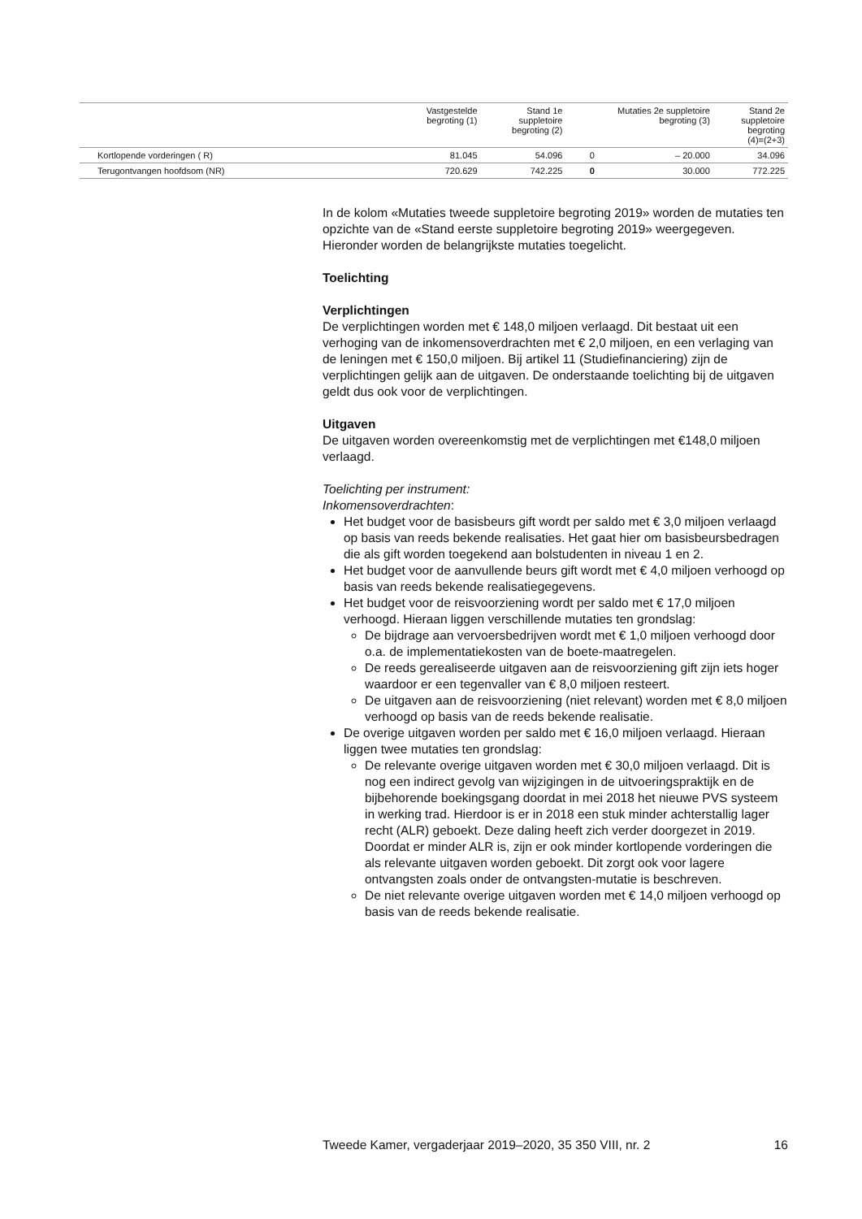| | Vastgestelde begroting (1) | Stand 1e suppletoire begroting (2) | Mutaties 2e suppletoire begroting (3) | | Stand 2e suppletoire begroting (4)=(2+3) |
| --- | --- | --- | --- | --- | --- |
| Kortlopende vorderingen ( R) | 81.045 | 54.096 | 0 | – 20.000 | 34.096 |
| Terugontvangen hoofdsom (NR) | 720.629 | 742.225 | 0 | 30.000 | 772.225 |
In de kolom «Mutaties tweede suppletoire begroting 2019» worden de mutaties ten opzichte van de «Stand eerste suppletoire begroting 2019» weergegeven. Hieronder worden de belangrijkste mutaties toegelicht.
Toelichting
Verplichtingen
De verplichtingen worden met € 148,0 miljoen verlaagd. Dit bestaat uit een verhoging van de inkomensoverdrachten met € 2,0 miljoen, en een verlaging van de leningen met € 150,0 miljoen. Bij artikel 11 (Studiefinan­ciering) zijn de verplichtingen gelijk aan de uitgaven. De onderstaande toelichting bij de uitgaven geldt dus ook voor de verplichtingen.
Uitgaven
De uitgaven worden overeenkomstig met de verplichtingen met €148,0 miljoen verlaagd.
Toelichting per instrument:
Inkomensoverdrachten:
Het budget voor de basisbeurs gift wordt per saldo met € 3,0 miljoen verlaagd op basis van reeds bekende realisaties. Het gaat hier om basis­beursbedragen die als gift worden toegekend aan bolstudenten in niveau 1 en 2.
Het budget voor de aanvullende beurs gift wordt met € 4,0 miljoen verhoogd op basis van reeds bekende realisatiegegevens.
Het budget voor de reisvoorziening wordt per saldo met € 17,0 miljoen verhoogd. Hieraan liggen verschillende mutaties ten grondslag:
De bijdrage aan vervoersbedrijven wordt met € 1,0 miljoen verhoogd door o.a. de implementatiekosten van de boete-maatregelen.
De reeds gerealiseerde uitgaven aan de reisvoorziening gift zijn iets hoger waardoor er een tegenvaller van € 8,0 miljoen resteert.
De uitgaven aan de reisvoorziening (niet relevant) worden met € 8,0 miljoen verhoogd op basis van de reeds bekende realisatie.
De overige uitgaven worden per saldo met € 16,0 miljoen verlaagd. Hieraan liggen twee mutaties ten grondslag:
De relevante overige uitgaven worden met € 30,0 miljoen verlaagd. Dit is nog een indirect gevolg van wijzigingen in de uitvoerings­praktijk en de bijbehorende boekingsgang doordat in mei 2018 het nieuwe PVS systeem in werking trad. Hierdoor is er in 2018 een stuk minder achterstallig lager recht (ALR) geboekt. Deze daling heeft zich verder doorgezet in 2019. Doordat er minder ALR is, zijn er ook minder kortlopende vorderingen die als relevante uitgaven worden geboekt. Dit zorgt ook voor lagere ontvangsten zoals onder de ontvangsten-mutatie is beschreven.
De niet relevante overige uitgaven worden met € 14,0 miljoen verhoogd op basis van de reeds bekende realisatie.
Tweede Kamer, vergaderjaar 2019–2020, 35 350 VIII, nr. 2 16